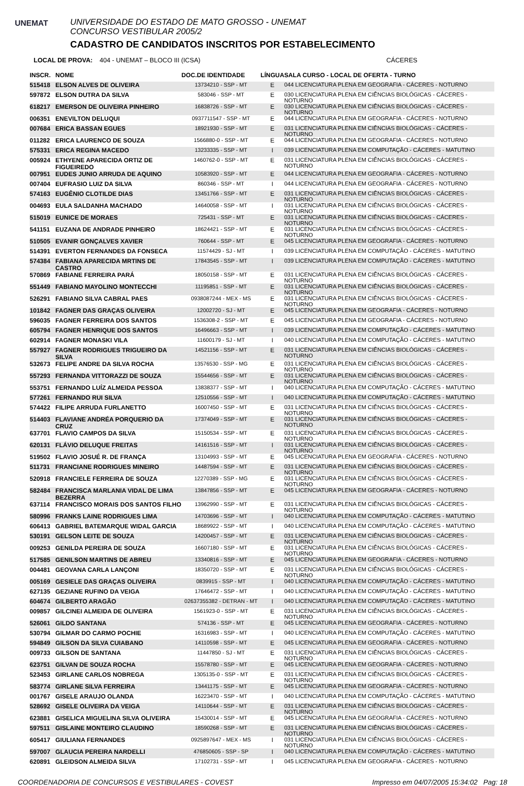UNEMAT
UNIVERSIDADE DO ESTADO DE MATO GROSSO - UNEMAT
CONCURSO VESTIBULAR 2005/2
CADASTRO DE CANDIDATOS INSCRITOS POR ESTABELECIMENTO
LOCAL DE PROVA: 404 - UNEMAT – BLOCO III (ICSA) CÁCERES
| INSCR. | NOME | DOC.DE IDENTIDADE | LÍNGUA | SALA CURSO - LOCAL DE OFERTA - TURNO |
| --- | --- | --- | --- | --- |
| 515418 | ELSON ALVES DE OLIVEIRA | 13734210 - SSP - MT | E | 044 LICENCIATURA PLENA EM GEOGRAFIA - CÁCERES - NOTURNO |
| 597872 | ELSON DUTRA DA SILVA | 583046 - SSP - MT | E | 030 LICENCIATURA PLENA EM CIÊNCIAS BIOLÓGICAS - CÁCERES - NOTURNO |
| 618217 | EMERSON DE OLIVEIRA PINHEIRO | 16838726 - SSP - MT | E | 030 LICENCIATURA PLENA EM CIÊNCIAS BIOLÓGICAS - CÁCERES - NOTURNO |
| 006351 | ENEVILTON DELUQUI | 0937711547 - SSP - MT | E | 044 LICENCIATURA PLENA EM GEOGRAFIA - CÁCERES - NOTURNO |
| 007684 | ERICA BASSAN EGUES | 18921930 - SSP - MT | E | 031 LICENCIATURA PLENA EM CIÊNCIAS BIOLÓGICAS - CÁCERES - NOTURNO |
| 011282 | ERICA LAURENCO DE SOUZA | 1566880-0 - SSP - MT | E | 044 LICENCIATURA PLENA EM GEOGRAFIA - CÁCERES - NOTURNO |
| 575331 | ERICA REGINA MACEDO | 13233335 - SSP - MT | I | 039 LICENCIATURA PLENA EM COMPUTAÇÃO - CÁCERES - MATUTINO |
| 005924 | ETHYENE APARECIDA ORTIZ DE FIGUEIREDO | 1460762-0 - SSP - MT | E | 031 LICENCIATURA PLENA EM CIÊNCIAS BIOLÓGICAS - CÁCERES - NOTURNO |
| 007951 | EUDES JUNIO ARRUDA DE AQUINO | 10583920 - SSP - MT | E | 044 LICENCIATURA PLENA EM GEOGRAFIA - CÁCERES - NOTURNO |
| 007404 | EUFRASIO LUIZ DA SILVA | 860346 - SSP - MT | I | 044 LICENCIATURA PLENA EM GEOGRAFIA - CÁCERES - NOTURNO |
| 574163 | EUGÊNIO CLOTILDE DIAS | 13451766 - SSP - MT | E | 031 LICENCIATURA PLENA EM CIÊNCIAS BIOLÓGICAS - CÁCERES - NOTURNO |
| 004693 | EULA SALDANHA MACHADO | 14640058 - SSP - MT | I | 031 LICENCIATURA PLENA EM CIÊNCIAS BIOLÓGICAS - CÁCERES - NOTURNO |
| 515019 | EUNICE DE MORAES | 725431 - SSP - MT | E | 031 LICENCIATURA PLENA EM CIÊNCIAS BIOLÓGICAS - CÁCERES - NOTURNO |
| 541151 | EUZANA DE ANDRADE PINHEIRO | 18624421 - SSP - MT | E | 031 LICENCIATURA PLENA EM CIÊNCIAS BIOLÓGICAS - CÁCERES - NOTURNO |
| 510505 | EVANIR GONÇALVES XAVIER | 760644 - SSP - MT | E | 045 LICENCIATURA PLENA EM GEOGRAFIA - CÁCERES - NOTURNO |
| 514391 | EVERTON FERNANDES DA FONSECA | 11574429 - SJ - MT | I | 039 LICENCIATURA PLENA EM COMPUTAÇÃO - CÁCERES - MATUTINO |
| 574384 | FABIANA APARECIDA MRTINS DE CASTRO | 17843545 - SSP - MT | I | 039 LICENCIATURA PLENA EM COMPUTAÇÃO - CÁCERES - MATUTINO |
| 570869 | FABIANE FERREIRA PARÁ | 18050158 - SSP - MT | E | 031 LICENCIATURA PLENA EM CIÊNCIAS BIOLÓGICAS - CÁCERES - NOTURNO |
| 551449 | FABIANO MAYOLINO MONTECCHI | 11195851 - SSP - MT | E | 031 LICENCIATURA PLENA EM CIÊNCIAS BIOLÓGICAS - CÁCERES - NOTURNO |
| 526291 | FABIANO SILVA CABRAL PAES | 0938087244 - MEX - MS | E | 031 LICENCIATURA PLENA EM CIÊNCIAS BIOLÓGICAS - CÁCERES - NOTURNO |
| 101842 | FAGNER DAS GRAÇAS OLIVEIRA | 12002720 - SJ - MT | E | 045 LICENCIATURA PLENA EM GEOGRAFIA - CÁCERES - NOTURNO |
| 596035 | FAGNER FERREIRA DOS SANTOS | 1536308-2 - SSP - MT | E | 045 LICENCIATURA PLENA EM GEOGRAFIA - CÁCERES - NOTURNO |
| 605794 | FAGNER HENRIQUE DOS SANTOS | 16496663 - SSP - MT | I | 039 LICENCIATURA PLENA EM COMPUTAÇÃO - CÁCERES - MATUTINO |
| 602914 | FAGNER MONASKI VILA | 11600179 - SJ - MT | I | 040 LICENCIATURA PLENA EM COMPUTAÇÃO - CÁCERES - MATUTINO |
| 557927 | FAGNER RODRIGUES TRIGUEIRO DA SILVA | 14521156 - SSP - MT | E | 031 LICENCIATURA PLENA EM CIÊNCIAS BIOLÓGICAS - CÁCERES - NOTURNO |
| 532673 | FELIPE ANDRE DA SILVA ROCHA | 13576530 - SSP - MG | E | 031 LICENCIATURA PLENA EM CIÊNCIAS BIOLÓGICAS - CÁCERES - NOTURNO |
| 557293 | FERNANDA VITTORAZZI DE SOUZA | 15544656 - SSP - MT | E | 031 LICENCIATURA PLENA EM CIÊNCIAS BIOLÓGICAS - CÁCERES - NOTURNO |
| 553751 | FERNANDO LUÍZ ALMEIDA PESSOA | 13838377 - SSP - MT | I | 040 LICENCIATURA PLENA EM COMPUTAÇÃO - CÁCERES - MATUTINO |
| 577261 | FERNANDO RUI SILVA | 12510556 - SSP - MT | I | 040 LICENCIATURA PLENA EM COMPUTAÇÃO - CÁCERES - MATUTINO |
| 574422 | FILIPE ARRUDA FURLANETTO | 16007450 - SSP - MT | E | 031 LICENCIATURA PLENA EM CIÊNCIAS BIOLÓGICAS - CÁCERES - NOTURNO |
| 514403 | FLAVIANE ANDRÉA PORQUERIO DA CRUZ | 17374049 - SSP - MT | E | 031 LICENCIATURA PLENA EM CIÊNCIAS BIOLÓGICAS - CÁCERES - NOTURNO |
| 637701 | FLAVIO CAMPOS DA SILVA | 15150534 - SSP - MT | E | 031 LICENCIATURA PLENA EM CIÊNCIAS BIOLÓGICAS - CÁCERES - NOTURNO |
| 620131 | FLÁVIO DELUQUE FREITAS | 14161516 - SSP - MT | I | 031 LICENCIATURA PLENA EM CIÊNCIAS BIOLÓGICAS - CÁCERES - NOTURNO |
| 519502 | FLAVIO JOSUÉ R. DE FRANÇA | 13104993 - SSP - MT | E | 045 LICENCIATURA PLENA EM GEOGRAFIA - CÁCERES - NOTURNO |
| 511731 | FRANCIANE RODRIGUES MINEIRO | 14487594 - SSP - MT | E | 031 LICENCIATURA PLENA EM CIÊNCIAS BIOLÓGICAS - CÁCERES - NOTURNO |
| 520918 | FRANCIELE FERREIRA DE SOUZA | 12270389 - SSP - MG | E | 031 LICENCIATURA PLENA EM CIÊNCIAS BIOLÓGICAS - CÁCERES - NOTURNO |
| 582484 | FRANCISCA MARLANIA VIDAL DE LIMA BEZERRA | 13847856 - SSP - MT | E | 045 LICENCIATURA PLENA EM GEOGRAFIA - CÁCERES - NOTURNO |
| 637114 | FRANCISCO MORAIS DOS SANTOS FILHO | 13962990 - SSP - MT | E | 031 LICENCIATURA PLENA EM CIÊNCIAS BIOLÓGICAS - CÁCERES - NOTURNO |
| 580996 | FRANKS LAINE RODRIGUES LIMA | 14703696 - SSP - MT | I | 040 LICENCIATURA PLENA EM COMPUTAÇÃO - CÁCERES - MATUTINO |
| 606413 | GABRIEL BATEMARQUE WIDAL GARCIA | 18689922 - SSP - MT | I | 040 LICENCIATURA PLENA EM COMPUTAÇÃO - CÁCERES - MATUTINO |
| 530191 | GELSON LEITE DE SOUZA | 14200457 - SSP - MT | E | 031 LICENCIATURA PLENA EM CIÊNCIAS BIOLÓGICAS - CÁCERES - NOTURNO |
| 009253 | GENILDA PEREIRA DE SOUZA | 16607180 - SSP - MT | E | 031 LICENCIATURA PLENA EM CIÊNCIAS BIOLÓGICAS - CÁCERES - NOTURNO |
| 517585 | GENILSON MARTINS DE ABREU | 13340816 - SSP - MT | E | 045 LICENCIATURA PLENA EM GEOGRAFIA - CÁCERES - NOTURNO |
| 004481 | GEOVANA CARLA LANÇONI | 18350720 - SSP - MT | E | 031 LICENCIATURA PLENA EM CIÊNCIAS BIOLÓGICAS - CÁCERES - NOTURNO |
| 005169 | GESIELE DAS GRAÇAS OLIVEIRA | 0839915 - SSP - MT | I | 040 LICENCIATURA PLENA EM COMPUTAÇÃO - CÁCERES - MATUTINO |
| 627135 | GEZIANE RUFINO DA VEIGA | 17646472 - SSP - MT | I | 040 LICENCIATURA PLENA EM COMPUTAÇÃO - CÁCERES - MATUTINO |
| 604674 | GILBERTO ARAGÃO | 02637355382 - DETRAN - MT | I | 040 LICENCIATURA PLENA EM COMPUTAÇÃO - CÁCERES - MATUTINO |
| 009857 | GILCINEI ALMEIDA DE OLIVEIRA | 1561923-0 - SSP - MT | E | 031 LICENCIATURA PLENA EM CIÊNCIAS BIOLÓGICAS - CÁCERES - NOTURNO |
| 526061 | GILDO SANTANA | 574136 - SSP - MT | E | 045 LICENCIATURA PLENA EM GEOGRAFIA - CÁCERES - NOTURNO |
| 530794 | GILMAR DO CARMO POCHIE | 16316983 - SSP - MT | I | 040 LICENCIATURA PLENA EM COMPUTAÇÃO - CÁCERES - MATUTINO |
| 594849 | GILSON DA SILVA CUIABANO | 14110598 - SSP - MT | E | 045 LICENCIATURA PLENA EM GEOGRAFIA - CÁCERES - NOTURNO |
| 009733 | GILSON DE SANTANA | 11447850 - SJ - MT | E | 031 LICENCIATURA PLENA EM CIÊNCIAS BIOLÓGICAS - CÁCERES - NOTURNO |
| 623751 | GILVAN DE SOUZA ROCHA | 15578780 - SSP - MT | E | 045 LICENCIATURA PLENA EM GEOGRAFIA - CÁCERES - NOTURNO |
| 523453 | GIRLANE CARLOS NOBREGA | 1305135-0 - SSP - MT | E | 031 LICENCIATURA PLENA EM CIÊNCIAS BIOLÓGICAS - CÁCERES - NOTURNO |
| 583774 | GIRLANE SILVA FERREIRA | 13441175 - SSP - MT | E | 045 LICENCIATURA PLENA EM GEOGRAFIA - CÁCERES - NOTURNO |
| 001767 | GISELE ARAUJO OLANDA | 16223470 - SSP - MT | I | 040 LICENCIATURA PLENA EM COMPUTAÇÃO - CÁCERES - MATUTINO |
| 528692 | GISELE OLIVEIRA DA VEIGA | 14110644 - SSP - MT | E | 031 LICENCIATURA PLENA EM CIÊNCIAS BIOLÓGICAS - CÁCERES - NOTURNO |
| 623881 | GISELICA MIGUELINA SILVA OLIVEIRA | 15430014 - SSP - MT | E | 045 LICENCIATURA PLENA EM GEOGRAFIA - CÁCERES - NOTURNO |
| 597511 | GISLAINE MONTEIRO CLAUDINO | 18590268 - SSP - MT | E | 031 LICENCIATURA PLENA EM CIÊNCIAS BIOLÓGICAS - CÁCERES - NOTURNO |
| 605417 | GIULIANA FERNANDES | 0925897647 - MEX - MS | I | 031 LICENCIATURA PLENA EM CIÊNCIAS BIOLÓGICAS - CÁCERES - NOTURNO |
| 597007 | GLAUCIA PEREIRA NARDELLI | 476850605 - SSP - SP | I | 040 LICENCIATURA PLENA EM COMPUTAÇÃO - CÁCERES - MATUTINO |
| 620891 | GLEIDSON ALMEIDA SILVA | 17102731 - SSP - MT | I | 045 LICENCIATURA PLENA EM GEOGRAFIA - CÁCERES - NOTURNO |
COORDENADORIA DE CONCURSOS E VESTIBULARES - COVEST Impresso em 04/07/2005 15:34:02 Pag: 18